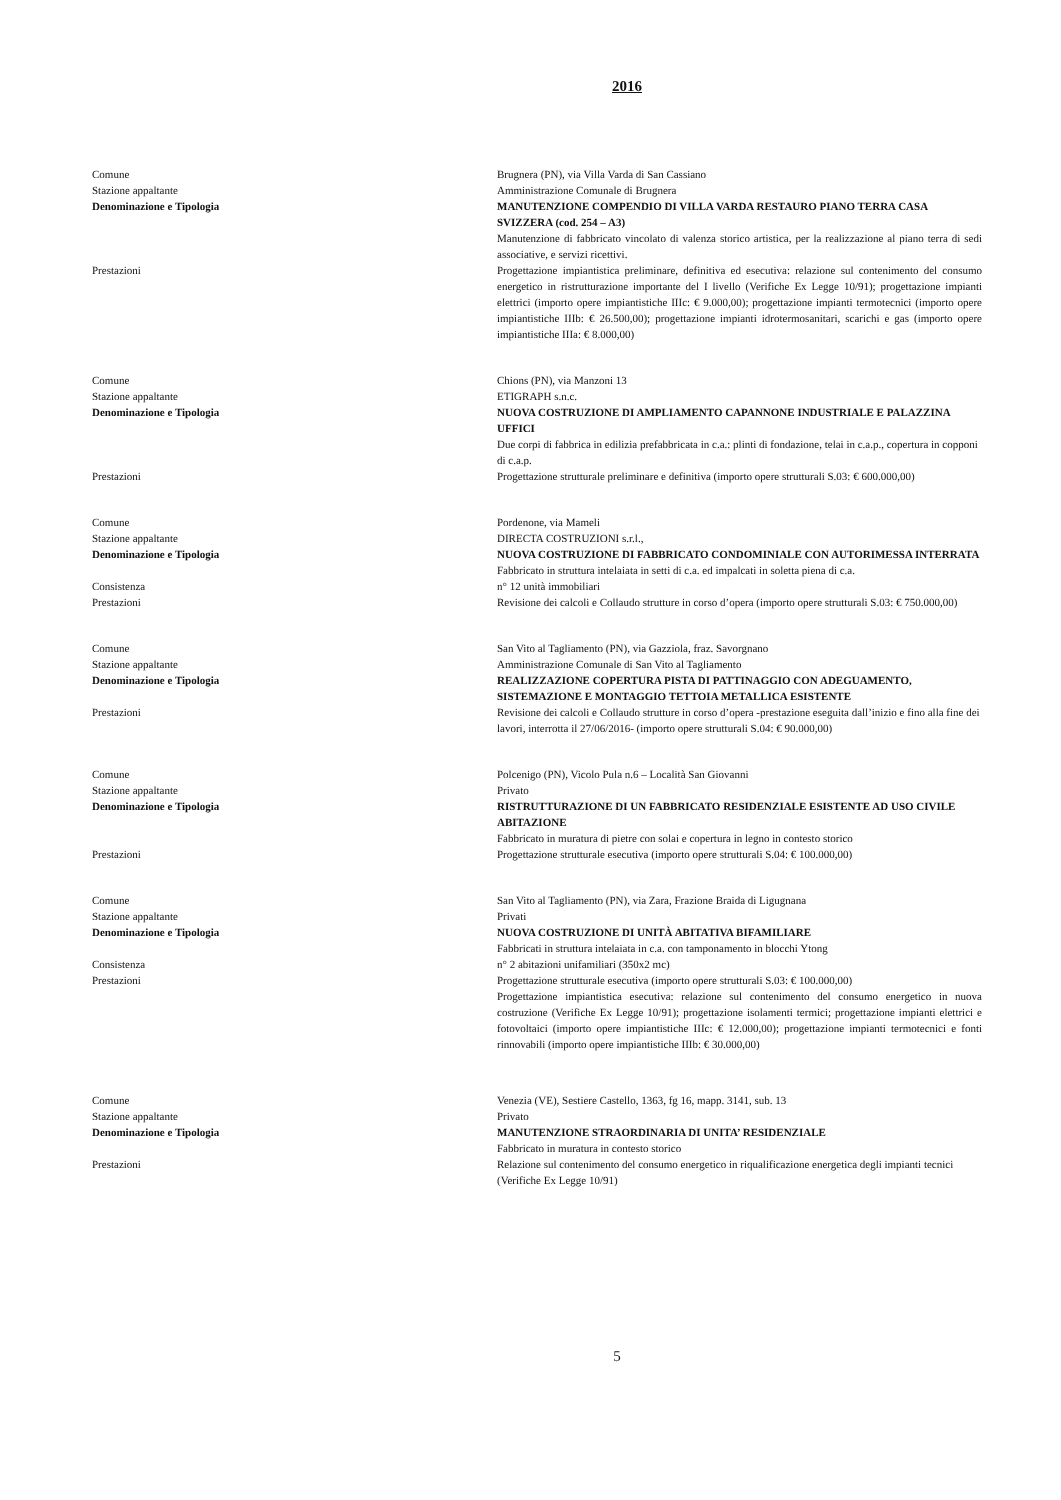2016
Comune
Brugnera (PN), via Villa Varda di San Cassiano
Stazione appaltante
Amministrazione Comunale di Brugnera
Denominazione e Tipologia
MANUTENZIONE COMPENDIO DI VILLA VARDA RESTAURO PIANO TERRA CASA SVIZZERA (cod. 254 – A3)
Manutenzione di fabbricato vincolato di valenza storico artistica, per la realizzazione al piano terra di sedi associative, e servizi ricettivi.
Prestazioni
Progettazione impiantistica preliminare, definitiva ed esecutiva: relazione sul contenimento del consumo energetico in ristrutturazione importante del I livello (Verifiche Ex Legge 10/91); progettazione impianti elettrici (importo opere impiantistiche IIIc: € 9.000,00); progettazione impianti termotecnici (importo opere impiantistiche IIIb: € 26.500,00); progettazione impianti idrotermosanitari, scarichi e gas (importo opere impiantistiche IIIa: € 8.000,00)
Comune
Chions (PN), via Manzoni 13
Stazione appaltante
ETIGRAPH s.n.c.
Denominazione e Tipologia
NUOVA COSTRUZIONE DI AMPLIAMENTO CAPANNONE INDUSTRIALE E PALAZZINA UFFICI
Due corpi di fabbrica in edilizia prefabbricata in c.a.: plinti di fondazione, telai in c.a.p., copertura in copponi di c.a.p.
Prestazioni
Progettazione strutturale preliminare e definitiva (importo opere strutturali S.03: € 600.000,00)
Comune
Pordenone, via Mameli
Stazione appaltante
DIRECTA COSTRUZIONI s.r.l.,
Denominazione e Tipologia
NUOVA COSTRUZIONE DI FABBRICATO CONDOMINIALE CON AUTORIMESSA INTERRATA
Fabbricato in struttura intelaiata in setti di c.a. ed impalcati in soletta piena di c.a.
Consistenza
n° 12 unità immobiliari
Prestazioni
Revisione dei calcoli e Collaudo strutture in corso d’opera (importo opere strutturali S.03: € 750.000,00)
Comune
San Vito al Tagliamento (PN), via Gazziola, fraz. Savorgnano
Stazione appaltante
Amministrazione Comunale di San Vito al Tagliamento
Denominazione e Tipologia
REALIZZAZIONE COPERTURA PISTA DI PATTINAGGIO CON ADEGUAMENTO, SISTEMAZIONE E MONTAGGIO TETTOIA METALLICA ESISTENTE
Prestazioni
Revisione dei calcoli e Collaudo strutture in corso d’opera -prestazione eseguita dall’inizio e fino alla fine dei lavori, interrotta il 27/06/2016- (importo opere strutturali S.04: € 90.000,00)
Comune
Polcenigo (PN), Vicolo Pula n.6 – Località San Giovanni
Stazione appaltante
Privato
Denominazione e Tipologia
RISTRUTTURAZIONE DI UN FABBRICATO RESIDENZIALE ESISTENTE AD USO CIVILE ABITAZIONE
Fabbricato in muratura di pietre con solai e copertura in legno in contesto storico
Prestazioni
Progettazione strutturale esecutiva (importo opere strutturali S.04: € 100.000,00)
Comune
San Vito al Tagliamento (PN), via Zara, Frazione Braida di Ligugnana
Stazione appaltante
Privati
Denominazione e Tipologia
NUOVA COSTRUZIONE DI UNITÀ ABITATIVA BIFAMILIARE
Fabbricati in struttura intelaiata in c.a. con tamponamento in blocchi Ytong
Consistenza
n° 2 abitazioni unifamiliari (350x2 mc)
Prestazioni
Progettazione strutturale esecutiva (importo opere strutturali S.03: € 100.000,00)
Progettazione impiantistica esecutiva: relazione sul contenimento del consumo energetico in nuova costruzione (Verifiche Ex Legge 10/91); progettazione isolamenti termici; progettazione impianti elettrici e fotovoltaici (importo opere impiantistiche IIIc: € 12.000,00); progettazione impianti termotecnici e fonti rinnovabili (importo opere impiantistiche IIIb: € 30.000,00)
Comune
Venezia (VE), Sestiere Castello, 1363, fg 16, mapp. 3141, sub. 13
Stazione appaltante
Privato
Denominazione e Tipologia
MANUTENZIONE STRAORDINARIA DI UNITA’ RESIDENZIALE
Fabbricato in muratura in contesto storico
Prestazioni
Relazione sul contenimento del consumo energetico in riqualificazione energetica degli impianti tecnici (Verifiche Ex Legge 10/91)
5